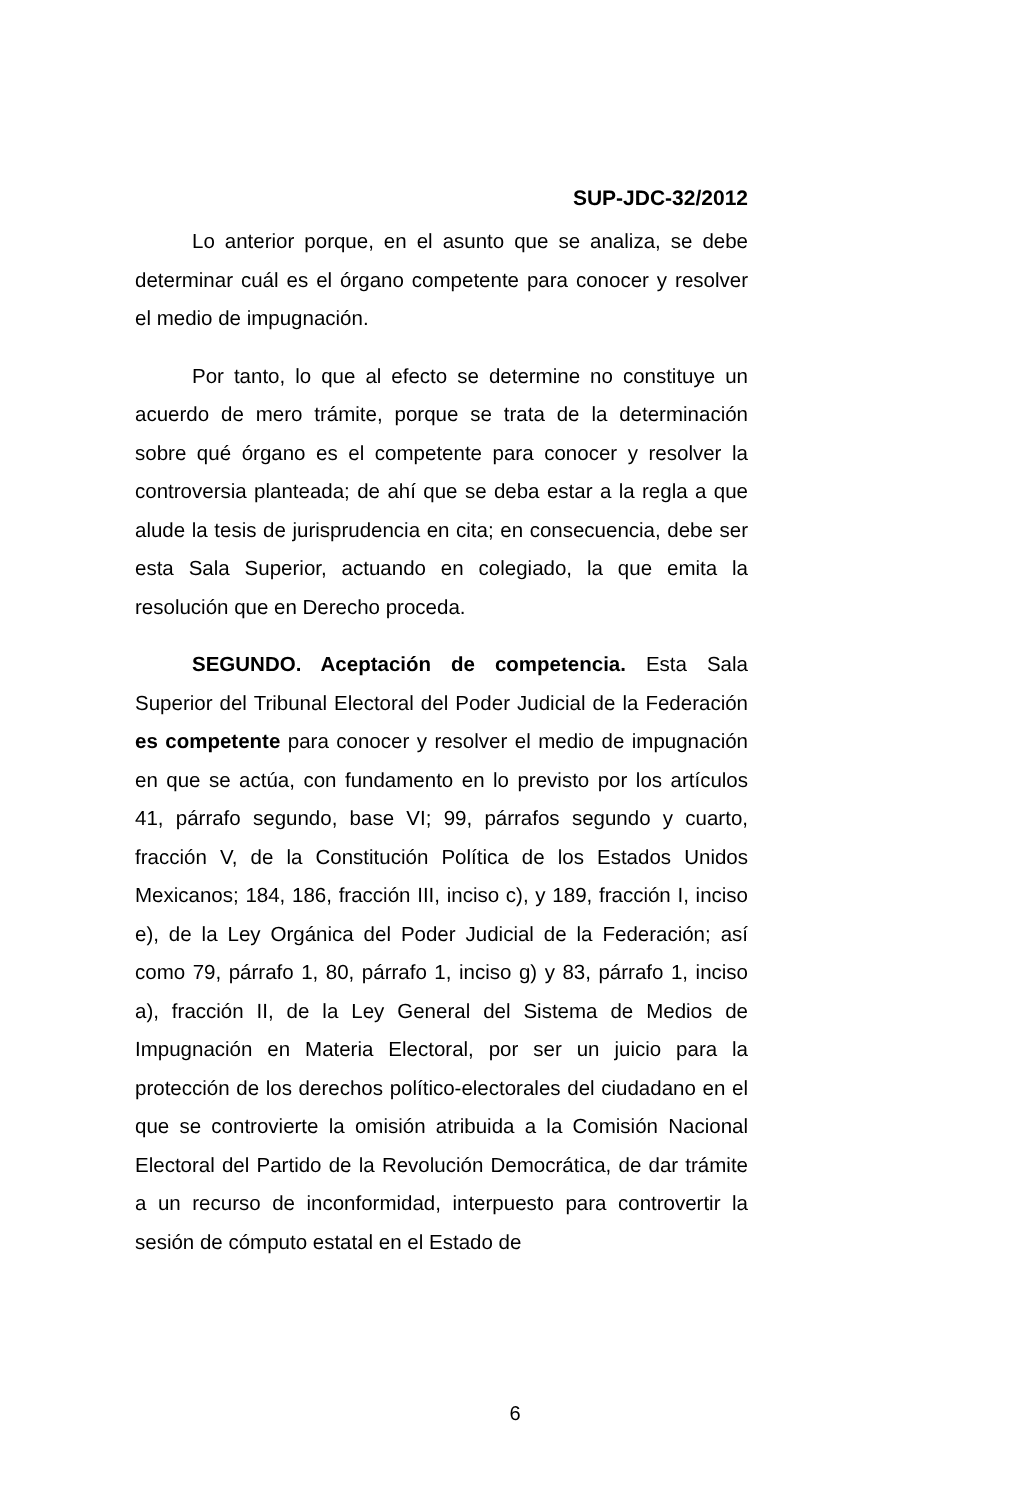SUP-JDC-32/2012
Lo anterior porque, en el asunto que se analiza, se debe determinar cuál es el órgano competente para conocer y resolver el medio de impugnación.
Por tanto, lo que al efecto se determine no constituye un acuerdo de mero trámite, porque se trata de la determinación sobre qué órgano es el competente para conocer y resolver la controversia planteada; de ahí que se deba estar a la regla a que alude la tesis de jurisprudencia en cita; en consecuencia, debe ser esta Sala Superior, actuando en colegiado, la que emita la resolución que en Derecho proceda.
SEGUNDO. Aceptación de competencia. Esta Sala Superior del Tribunal Electoral del Poder Judicial de la Federación es competente para conocer y resolver el medio de impugnación en que se actúa, con fundamento en lo previsto por los artículos 41, párrafo segundo, base VI; 99, párrafos segundo y cuarto, fracción V, de la Constitución Política de los Estados Unidos Mexicanos; 184, 186, fracción III, inciso c), y 189, fracción I, inciso e), de la Ley Orgánica del Poder Judicial de la Federación; así como 79, párrafo 1, 80, párrafo 1, inciso g) y 83, párrafo 1, inciso a), fracción II, de la Ley General del Sistema de Medios de Impugnación en Materia Electoral, por ser un juicio para la protección de los derechos político-electorales del ciudadano en el que se controvierte la omisión atribuida a la Comisión Nacional Electoral del Partido de la Revolución Democrática, de dar trámite a un recurso de inconformidad, interpuesto para controvertir la sesión de cómputo estatal en el Estado de
6